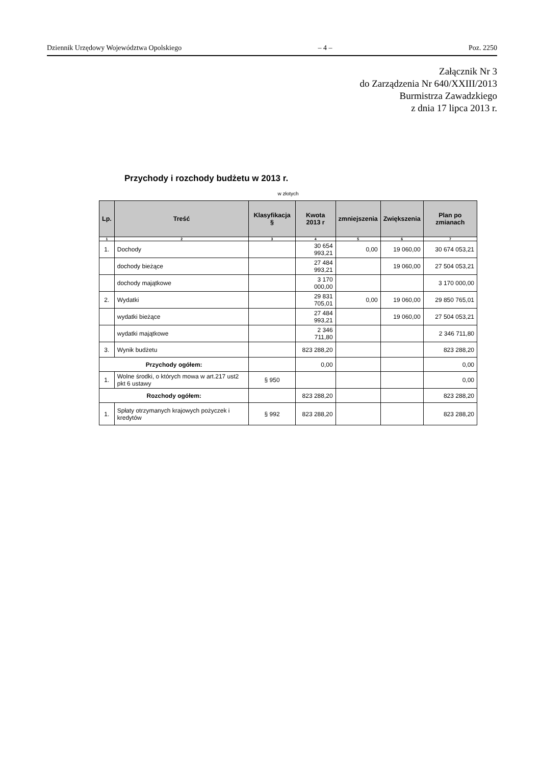Dziennik Urzędowy Województwa Opolskiego – 4 – Poz. 2250
Załącznik Nr 3
do Zarządzenia Nr 640/XXIII/2013
Burmistrza Zawadzkiego
z dnia 17 lipca 2013 r.
Przychody i rozchody budżetu w 2013 r.
w złotych
| Lp. | Treść | Klasyfikacja § | Kwota 2013 r | zmniejszenia | Zwiększenia | Plan po zmianach |
| --- | --- | --- | --- | --- | --- | --- |
| 1 | 2 | 3 | 4 | 5 | 6 | 7 |
| 1. | Dochody | | 30 654 993,21 | 0,00 | 19 060,00 | 30 674 053,21 |
| | dochody bieżące | | 27 484 993,21 | | 19 060,00 | 27 504 053,21 |
| | dochody majątkowe | | 3 170 000,00 | | | 3 170 000,00 |
| 2. | Wydatki | | 29 831 705,01 | 0,00 | 19 060,00 | 29 850 765,01 |
| | wydatki bieżące | | 27 484 993,21 | | 19 060,00 | 27 504 053,21 |
| | wydatki majątkowe | | 2 346 711,80 | | | 2 346 711,80 |
| 3. | Wynik budżetu | | 823 288,20 | | | 823 288,20 |
| Przychody ogółem: | | | 0,00 | | | 0,00 |
| 1. | Wolne środki, o których mowa w art.217 ust2 pkt 6 ustawy | § 950 | | | | 0,00 |
| Rozchody ogółem: | | | 823 288,20 | | | 823 288,20 |
| 1. | Spłaty otrzymanych krajowych pożyczek i kredytów | § 992 | 823 288,20 | | | 823 288,20 |